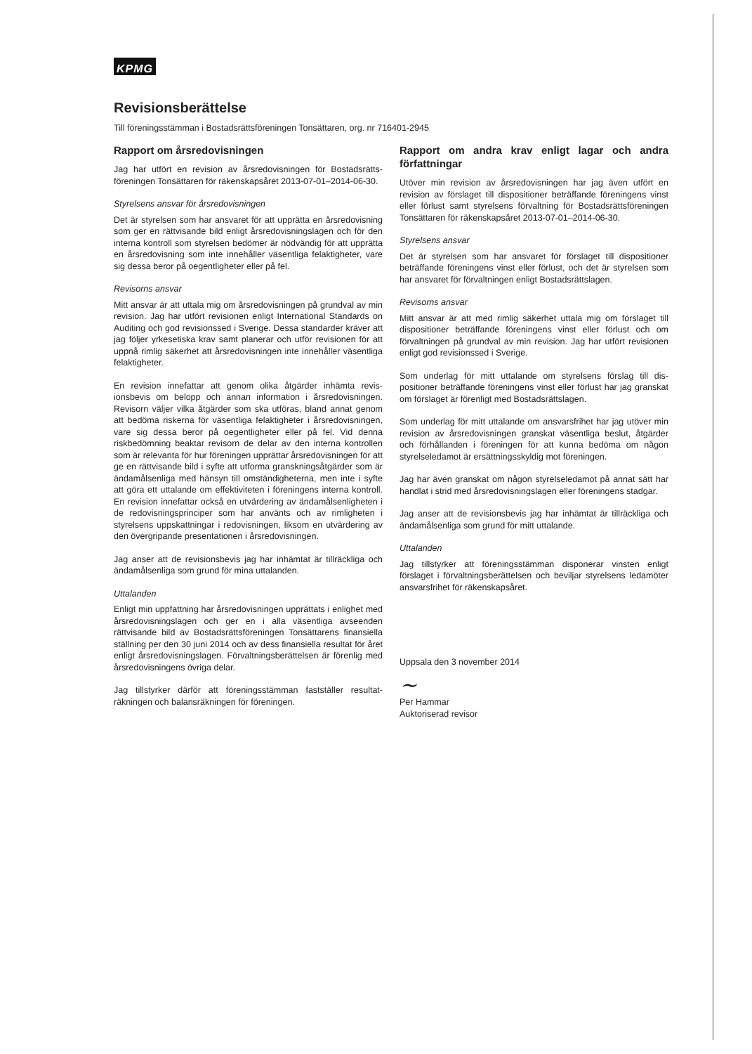KPMG
Revisionsberättelse
Till föreningsstämman i Bostadsrättsföreningen Tonsättaren, org. nr 716401-2945
Rapport om årsredovisningen
Jag har utfört en revision av årsredovisningen för Bostadsrätts­föreningen Tonsättaren för räkenskapsåret 2013-07-01–2014-06-30.
Styrelsens ansvar för årsredovisningen
Det är styrelsen som har ansvaret för att upprätta en årsredo­visning som ger en rättvisande bild enligt årsredovisningslagen och för den interna kontroll som styrelsen bedömer är nödvän­dig för att upprätta en årsredovisning som inte innehåller vä­sentliga felaktigheter, vare sig dessa beror på oegentligheter eller på fel.
Revisorns ansvar
Mitt ansvar är att uttala mig om årsredovisningen på grundval av min revision. Jag har utfört revisionen enligt International Standards on Auditing och god revisionssed i Sverige. Dessa standarder kräver att jag följer yrkesetiska krav samt planerar och utför revisionen för att uppnå rimlig säkerhet att årsredo­visningen inte innehåller väsentliga felaktigheter.
En revision innefattar att genom olika åtgärder inhämta revis­ionsbevis om belopp och annan information i årsredovisningen. Revisorn väljer vilka åtgärder som ska utföras, bland annat genom att bedöma riskerna för väsentliga felaktigheter i årsre­dovisningen, vare sig dessa beror på oegentligheter eller på fel. Vid denna riskbedömning beaktar revisorn de delar av den interna kontrollen som är relevanta för hur föreningen upprättar årsredovisningen för att ge en rättvisande bild i syfte att ut­forma granskningsåtgärder som är ändamålsenliga med hänsyn till omständigheterna, men inte i syfte att göra ett uttalande om effektiviteten i föreningens interna kontroll. En revision innefat­tar också en utvärdering av ändamålsenligheten i de redovis­ningsprinciper som har använts och av rimligheten i styrelsens uppskattningar i redovisningen, liksom en utvärdering av den övergripande presentationen i årsredovisningen.
Jag anser att de revisionsbevis jag har inhämtat är tillräckliga och ändamålsenliga som grund för mina uttalanden.
Uttalanden
Enligt min uppfattning har årsredovisningen upprättats i enlig­het med årsredovisningslagen och ger en i alla väsentliga avse­enden rättvisande bild av Bostadsrättsföreningen Tonsättarens finansiella ställning per den 30 juni 2014 och av dess finansiella resultat för året enligt årsredovisningslagen. Förvaltningsberät­telsen är förenlig med årsredovisningens övriga delar.
Jag tillstyrker därför att föreningsstämman fastställer resultat­räkningen och balansräkningen för föreningen.
Rapport om andra krav enligt lagar och andra författningar
Utöver min revision av årsredovisningen har jag även utfört en revision av förslaget till dispositioner beträffande föreningens vinst eller förlust samt styrelsens förvaltning för Bostadsrätts­föreningen Tonsättaren för räkenskapsåret 2013-07-01–2014-06-30.
Styrelsens ansvar
Det är styrelsen som har ansvaret för förslaget till dispositioner beträffande föreningens vinst eller förlust, och det är styrelsen som har ansvaret för förvaltningen enligt Bostadsrättslagen.
Revisorns ansvar
Mitt ansvar är att med rimlig säkerhet uttala mig om förslaget till dispositioner beträffande föreningens vinst eller förlust och om förvaltningen på grundval av min revision. Jag har utfört revisionen enligt god revisionssed i Sverige.
Som underlag för mitt uttalande om styrelsens förslag till dis­positioner beträffande föreningens vinst eller förlust har jag granskat om förslaget är förenligt med Bostadsrättslagen.
Som underlag för mitt uttalande om ansvarsfrihet har jag utöver min revision av årsredovisningen granskat väsentliga beslut, åtgärder och förhållanden i föreningen för att kunna bedöma om någon styrelseledamot är ersättningsskyldig mot föreningen.
Jag har även granskat om någon styrelseledamot på annat sätt har handlat i strid med årsredovisningslagen eller föreningens stadgar.
Jag anser att de revisionsbevis jag har inhämtat är tillräckliga och ändamålsenliga som grund för mitt uttalande.
Uttalanden
Jag tillstyrker att föreningsstämman disponerar vinsten enligt förslaget i förvaltningsberättelsen och beviljar styrelsens leda­möter ansvarsfrihet för räkenskapsåret.
Uppsala den 3 november 2014
~
Per Hammar
Auktoriserad revisor